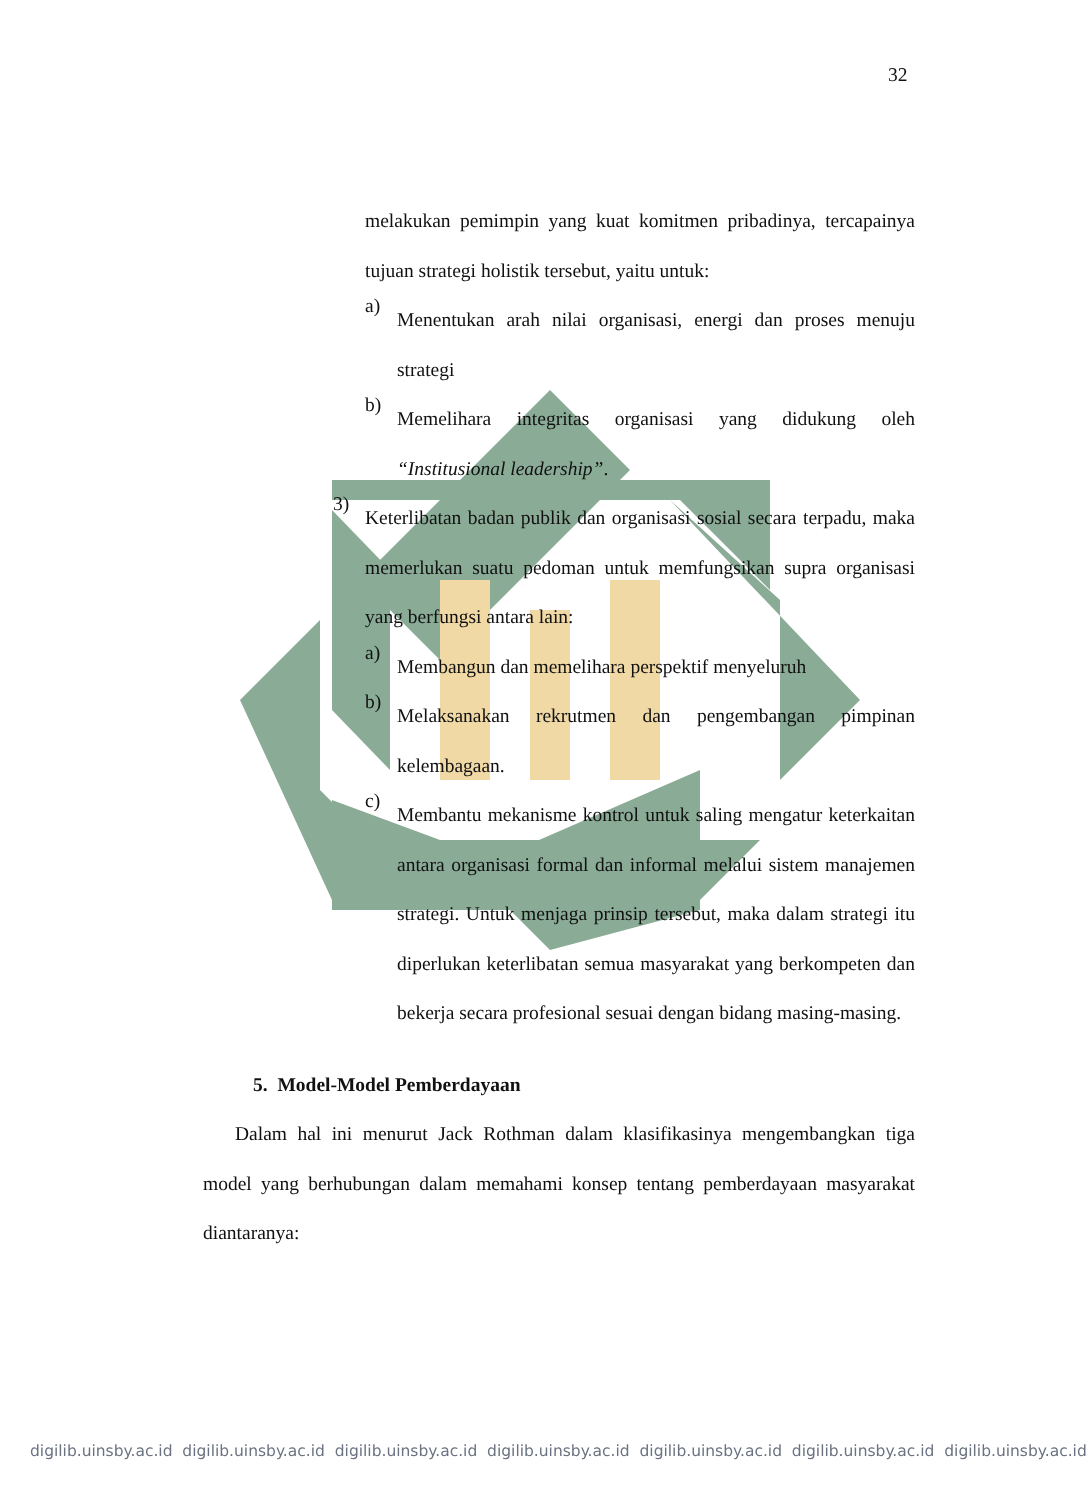32
melakukan pemimpin yang kuat komitmen pribadinya, tercapainya tujuan strategi holistik tersebut, yaitu untuk:
a)
Menentukan arah nilai organisasi, energi dan proses menuju strategi
b)
Memelihara integritas organisasi yang didukung oleh “Institusional leadership”.
3)
Keterlibatan badan publik dan organisasi sosial secara terpadu, maka memerlukan suatu pedoman untuk memfungsikan supra organisasi yang berfungsi antara lain:
a)
Membangun dan memelihara perspektif menyeluruh
b)
Melaksanakan rekrutmen dan pengembangan pimpinan kelembagaan.
c)
Membantu mekanisme kontrol untuk saling mengatur keterkaitan antara organisasi formal dan informal melalui sistem manajemen strategi. Untuk menjaga prinsip tersebut, maka dalam strategi itu diperlukan keterlibatan semua masyarakat yang berkompeten dan bekerja secara profesional sesuai dengan bidang masing-masing.
5. Model-Model Pemberdayaan
Dalam hal ini menurut Jack Rothman dalam klasifikasinya mengembangkan tiga model yang berhubungan dalam memahami konsep tentang pemberdayaan masyarakat diantaranya:
digilib.uinsby.ac.id digilib.uinsby.ac.id digilib.uinsby.ac.id digilib.uinsby.ac.id digilib.uinsby.ac.id digilib.uinsby.ac.id digilib.uinsby.ac.id